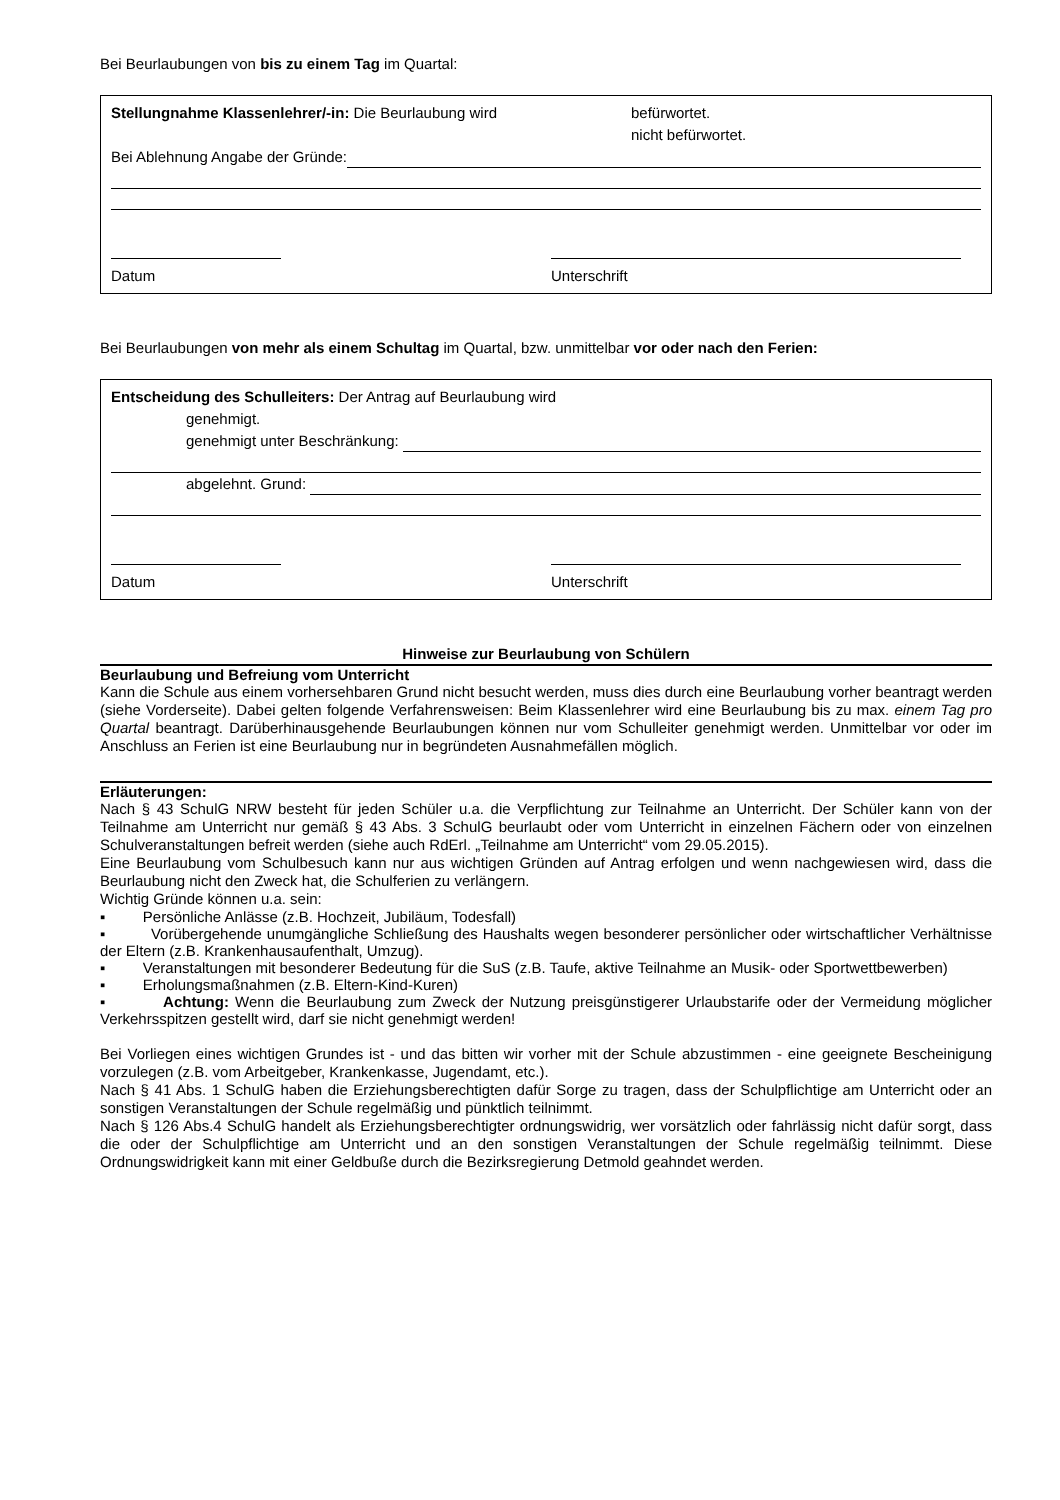Bei Beurlaubungen von bis zu einem Tag im Quartal:
Stellungnahme Klassenlehrer/-in: Die Beurlaubung wird befürwortet.
nicht befürwortet.
Bei Ablehnung Angabe der Gründe:
Datum Unterschrift
Bei Beurlaubungen von mehr als einem Schultag im Quartal, bzw. unmittelbar vor oder nach den Ferien:
Entscheidung des Schulleiters: Der Antrag auf Beurlaubung wird
genehmigt.
genehmigt unter Beschränkung:
abgelehnt. Grund:
Datum Unterschrift
Hinweise zur Beurlaubung von Schülern
Beurlaubung und Befreiung vom Unterricht
Kann die Schule aus einem vorhersehbaren Grund nicht besucht werden, muss dies durch eine Beurlaubung vorher beantragt werden (siehe Vorderseite). Dabei gelten folgende Verfahrensweisen: Beim Klassenlehrer wird eine Beurlaubung bis zu max. einem Tag pro Quartal beantragt. Darüberhinausgehende Beurlaubungen können nur vom Schulleiter genehmigt werden. Unmittelbar vor oder im Anschluss an Ferien ist eine Beurlaubung nur in begründeten Ausnahmefällen möglich.
Erläuterungen:
Nach § 43 SchulG NRW besteht für jeden Schüler u.a. die Verpflichtung zur Teilnahme an Unterricht. Der Schüler kann von der Teilnahme am Unterricht nur gemäß § 43 Abs. 3 SchulG beurlaubt oder vom Unterricht in einzelnen Fächern oder von einzelnen Schulveranstaltungen befreit werden (siehe auch RdErl. „Teilnahme am Unterricht“ vom 29.05.2015).
Eine Beurlaubung vom Schulbesuch kann nur aus wichtigen Gründen auf Antrag erfolgen und wenn nachgewiesen wird, dass die Beurlaubung nicht den Zweck hat, die Schulferien zu verlängern.
Wichtig Gründe können u.a. sein:
▪ Persönliche Anlässe (z.B. Hochzeit, Jubiläum, Todesfall)
▪ Vorübergehende unumgängliche Schließung des Haushalts wegen besonderer persönlicher oder wirtschaftlicher Verhältnisse der Eltern (z.B. Krankenhausaufenthalt, Umzug).
▪ Veranstaltungen mit besonderer Bedeutung für die SuS (z.B. Taufe, aktive Teilnahme an Musik- oder Sportwettbewerben)
▪ Erholungsmaßnahmen (z.B. Eltern-Kind-Kuren)
▪ Achtung: Wenn die Beurlaubung zum Zweck der Nutzung preisgünstigerer Urlaubstarife oder der Vermeidung möglicher Verkehrsspitzen gestellt wird, darf sie nicht genehmigt werden!
Bei Vorliegen eines wichtigen Grundes ist - und das bitten wir vorher mit der Schule abzustimmen - eine geeignete Bescheinigung vorzulegen (z.B. vom Arbeitgeber, Krankenkasse, Jugendamt, etc.).
Nach § 41 Abs. 1 SchulG haben die Erziehungsberechtigten dafür Sorge zu tragen, dass der Schulpflichtige am Unterricht oder an sonstigen Veranstaltungen der Schule regelmäßig und pünktlich teilnimmt.
Nach § 126 Abs.4 SchulG handelt als Erziehungsberechtigter ordnungswidrig, wer vorsätzlich oder fahrlässig nicht dafür sorgt, dass die oder der Schulpflichtige am Unterricht und an den sonstigen Veranstaltungen der Schule regelmäßig teilnimmt. Diese Ordnungswidrigkeit kann mit einer Geldbuße durch die Bezirksregierung Detmold geahndet werden.